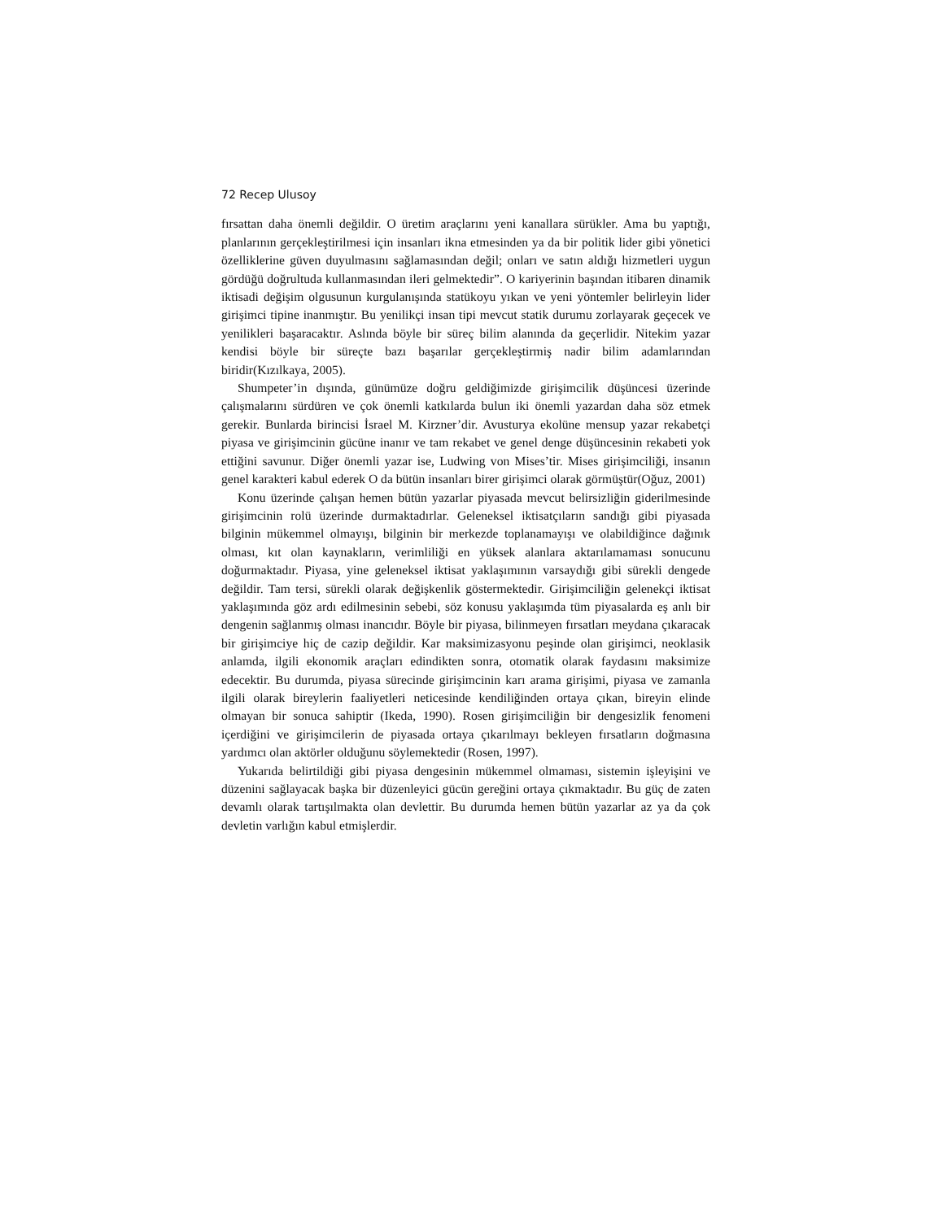72 Recep Ulusoy
fırsattan daha önemli değildir. O üretim araçlarını yeni kanallara sürükler. Ama bu yaptığı, planlarının gerçekleştirilmesi için insanları ikna etmesinden ya da bir politik lider gibi yönetici özelliklerine güven duyulmasını sağlamasından değil; onları ve satın aldığı hizmetleri uygun gördüğü doğrultuda kullanmasından ileri gelmektedir”. O kariyerinin başından itibaren dinamik iktisadi değişim olgusunun kurgulanışında statükoyu yıkan ve yeni yöntemler belirleyin lider girişimci tipine inanmıştır. Bu yenilikçi insan tipi mevcut statik durumu zorlayarak geçecek ve yenilikleri başaracaktır. Aslında böyle bir süreç bilim alanında da geçerlidir. Nitekim yazar kendisi böyle bir süreçte bazı başarılar gerçekleştirmiş nadir bilim adamlarından biridir(Kızılkaya, 2005).
Shumpeter’in dışında, günümüze doğru geldiğimizde girişimcilik düşüncesi üzerinde çalışmalarını sürdüren ve çok önemli katkılarda bulun iki önemli yazardan daha söz etmek gerekir. Bunlarda birincisi İsrael M. Kirzner’dir. Avusturya ekolüne mensup yazar rekabetçi piyasa ve girişimcinin gücüne inanır ve tam rekabet ve genel denge düşüncesinin rekabeti yok ettiğini savunur. Diğer önemli yazar ise, Ludwing von Mises’tir. Mises girişimciliği, insanın genel karakteri kabul ederek O da bütün insanları birer girişimci olarak görmüştür(Oğuz, 2001)
Konu üzerinde çalışan hemen bütün yazarlar piyasada mevcut belirsizliğin giderilmesinde girişimcinin rolü üzerinde durmaktadırlar. Geleneksel iktisatçıların sandığı gibi piyasada bilginin mükemmel olmayışı, bilginin bir merkezde toplanamayışı ve olabildiğince dağınık olması, kıt olan kaynakların, verimliliği en yüksek alanlara aktarılamaması sonucunu doğurmaktadır. Piyasa, yine geleneksel iktisat yaklaşımının varsaydığı gibi sürekli dengede değildir. Tam tersi, sürekli olarak değişkenlik göstermektedir. Girişimciliğin gelenekçi iktisat yaklaşımında göz ardı edilmesinin sebebi, söz konusu yaklaşımda tüm piyasalarda eş anlı bir dengenin sağlanmış olması inancıdır. Böyle bir piyasa, bilinmeyen fırsatları meydana çıkaracak bir girişimciye hiç de cazip değildir. Kar maksimizasyonu peşinde olan girişimci, neoklasik anlamda, ilgili ekonomik araçları edindikten sonra, otomatik olarak faydasını maksimize edecektir. Bu durumda, piyasa sürecinde girişimcinin karı arama girişimi, piyasa ve zamanla ilgili olarak bireylerin faaliyetleri neticesinde kendiliğinden ortaya çıkan, bireyin elinde olmayan bir sonuca sahiptir (Ikeda, 1990). Rosen girişimciliğin bir dengesizlik fenomeni içerdiğini ve girişimcilerin de piyasada ortaya çıkarılmayı bekleyen fırsatların doğmasına yardımcı olan aktörler olduğunu söylemektedir (Rosen, 1997).
Yukarıda belirtildiği gibi piyasa dengesinin mükemmel olmaması, sistemin işleyişini ve düzenini sağlayacak başka bir düzenleyici gücün gereğini ortaya çıkmaktadır. Bu güç de zaten devamlı olarak tartışılmakta olan devlettir. Bu durumda hemen bütün yazarlar az ya da çok devletin varlığın kabul etmişlerdir.